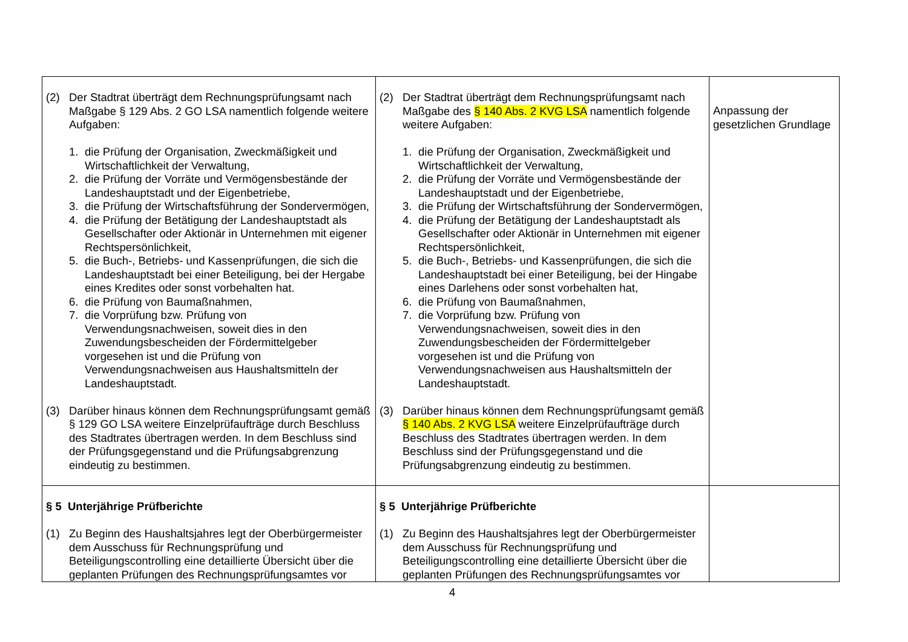| (2) Der Stadtrat überträgt dem Rechnungsprüfungsamt nach Maßgabe § 129 Abs. 2 GO LSA namentlich folgende weitere Aufgaben: 1. die Prüfung der Organisation, Zweckmäßigkeit und Wirtschaftlichkeit der Verwaltung, 2. die Prüfung der Vorräte und Vermögensbestände der Landeshauptstadt und der Eigenbetriebe, 3. die Prüfung der Wirtschaftsführung der Sondervermögen, 4. die Prüfung der Betätigung der Landeshauptstadt als Gesellschafter oder Aktionär in Unternehmen mit eigener Rechtspersönlichkeit, 5. die Buch-, Betriebs- und Kassenprüfungen, die sich die Landeshauptstadt bei einer Beteiligung, bei der Hergabe eines Kredites oder sonst vorbehalten hat. 6. die Prüfung von Baumaßnahmen, 7. die Vorprüfung bzw. Prüfung von Verwendungsnachweisen, soweit dies in den Zuwendungsbescheiden der Fördermittelgeber vorgesehen ist und die Prüfung von Verwendungsnachweisen aus Haushaltsmitteln der Landeshauptstadt. (3) Darüber hinaus können dem Rechnungsprüfungsamt gemäß § 129 GO LSA weitere Einzelprüfaufträge durch Beschluss des Stadtrates übertragen werden. In dem Beschluss sind der Prüfungsgegenstand und die Prüfungsabgrenzung eindeutig zu bestimmen. | (2) Der Stadtrat überträgt dem Rechnungsprüfungsamt nach Maßgabe des § 140 Abs. 2 KVG LSA namentlich folgende weitere Aufgaben: 1. die Prüfung der Organisation, Zweckmäßigkeit und Wirtschaftlichkeit der Verwaltung, 2. die Prüfung der Vorräte und Vermögensbestände der Landeshauptstadt und der Eigenbetriebe, 3. die Prüfung der Wirtschaftsführung der Sondervermögen, 4. die Prüfung der Betätigung der Landeshauptstadt als Gesellschafter oder Aktionär in Unternehmen mit eigener Rechtspersönlichkeit, 5. die Buch-, Betriebs- und Kassenprüfungen, die sich die Landeshauptstadt bei einer Beteiligung, bei der Hingabe eines Darlehens oder sonst vorbehalten hat, 6. die Prüfung von Baumaßnahmen, 7. die Vorprüfung bzw. Prüfung von Verwendungsnachweisen, soweit dies in den Zuwendungsbescheiden der Fördermittelgeber vorgesehen ist und die Prüfung von Verwendungsnachweisen aus Haushaltsmitteln der Landeshauptstadt. (3) Darüber hinaus können dem Rechnungsprüfungsamt gemäß § 140 Abs. 2 KVG LSA weitere Einzelprüfaufträge durch Beschluss des Stadtrates übertragen werden. In dem Beschluss sind der Prüfungsgegenstand und die Prüfungsabgrenzung eindeutig zu bestimmen. | Anpassung der gesetzlichen Grundlage |
| § 5 Unterjährige Prüfberichte (1) Zu Beginn des Haushaltsjahres legt der Oberbürgermeister dem Ausschuss für Rechnungsprüfung und Beteiligungscontrolling eine detaillierte Übersicht über die geplanten Prüfungen des Rechnungsprüfungsamtes vor | § 5 Unterjährige Prüfberichte (1) Zu Beginn des Haushaltsjahres legt der Oberbürgermeister dem Ausschuss für Rechnungsprüfung und Beteiligungscontrolling eine detaillierte Übersicht über die geplanten Prüfungen des Rechnungsprüfungsamtes vor | |
4